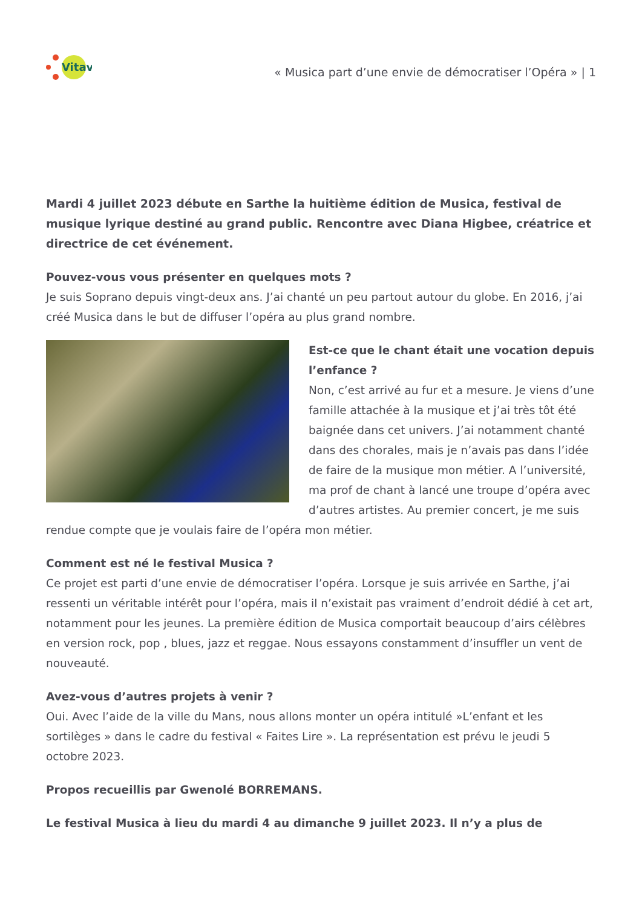Vitav
« Musica part d’une envie de démocratiser l’Opéra » | 1
Mardi 4 juillet 2023 débute en Sarthe la huitième édition de Musica, festival de musique lyrique destiné au grand public. Rencontre avec Diana Higbee, créatrice et directrice de cet événement.
Pouvez-vous vous présenter en quelques mots ?
Je suis Soprano depuis vingt-deux ans. J’ai chanté un peu partout autour du globe. En 2016, j’ai créé Musica dans le but de diffuser l’opéra au plus grand nombre.
Est-ce que le chant était une vocation depuis l’enfance ?
Non, c’est arrivé au fur et a mesure. Je viens d’une famille attachée à la musique et j’ai très tôt été baignée dans cet univers. J’ai notamment chanté dans des chorales, mais je n’avais pas dans l’idée de faire de la musique mon métier. A l’université, ma prof de chant à lancé une troupe d’opéra avec d’autres artistes. Au premier concert, je me suis rendue compte que je voulais faire de l’opéra mon métier.
Comment est né le festival Musica ?
Ce projet est parti d’une envie de démocratiser l’opéra. Lorsque je suis arrivée en Sarthe, j’ai ressenti un véritable intérêt pour l’opéra, mais il n’existait pas vraiment d’endroit dédié à cet art, notamment pour les jeunes. La première édition de Musica comportait beaucoup d’airs célèbres en version rock, pop , blues, jazz et reggae. Nous essayons constamment d’insuffler un vent de nouveauté.
Avez-vous d’autres projets à venir ?
Oui. Avec l’aide de la ville du Mans, nous allons monter un opéra intitulé »L’enfant et les sortilèges » dans le cadre du festival « Faites Lire ». La représentation est prévu le jeudi 5 octobre 2023.
Propos recueillis par Gwenolé BORREMANS.
Le festival Musica à lieu du mardi 4 au dimanche 9 juillet 2023. Il n’y a plus de